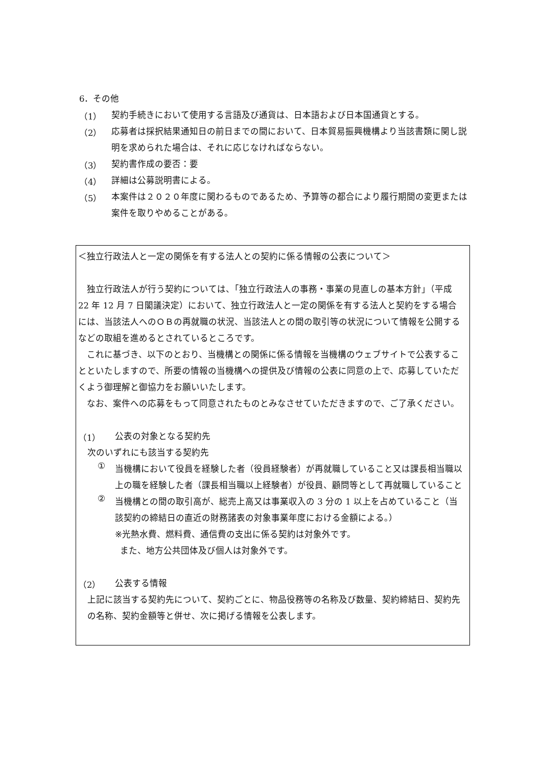6．その他
（1）
契約手続きにおいて使用する言語及び通貨は、日本語および日本国通貨とする。
（2）
応募者は採択結果通知日の前日までの間において、日本貿易振興機構より当該書類に関し説明を求められた場合は、それに応じなければならない。
（3）
契約書作成の要否：要
（4）
詳細は公募説明書による。
（5）
本案件は２０２０年度に関わるものであるため、予算等の都合により履行期間の変更または案件を取りやめることがある。
＜独立行政法人と一定の関係を有する法人との契約に係る情報の公表について＞
独立行政法人が行う契約については、「独立行政法人の事務・事業の見直しの基本方針」（平成 22 年 12 月 7 日閣議決定）において、独立行政法人と一定の関係を有する法人と契約をする場合には、当該法人へのＯＢの再就職の状況、当該法人との間の取引等の状況について情報を公開するなどの取組を進めるとされているところです。
これに基づき、以下のとおり、当機構との関係に係る情報を当機構のウェブサイトで公表することといたしますので、所要の情報の当機構への提供及び情報の公表に同意の上で、応募していただくよう御理解と御協力をお願いいたします。
なお、案件への応募をもって同意されたものとみなさせていただきますので、ご了承ください。
（1）
公表の対象となる契約先
次のいずれにも該当する契約先
①
当機構において役員を経験した者（役員経験者）が再就職していること又は課長相当職以上の職を経験した者（課長相当職以上経験者）が役員、顧問等として再就職していること
②
当機構との間の取引高が、総売上高又は事業収入の 3 分の 1 以上を占めていること（当該契約の締結日の直近の財務諸表の対象事業年度における金額による。）
※光熱水費、燃料費、通信費の支出に係る契約は対象外です。
また、地方公共団体及び個人は対象外です。
（2）
公表する情報
上記に該当する契約先について、契約ごとに、物品役務等の名称及び数量、契約締結日、契約先の名称、契約金額等と併せ、次に掲げる情報を公表します。